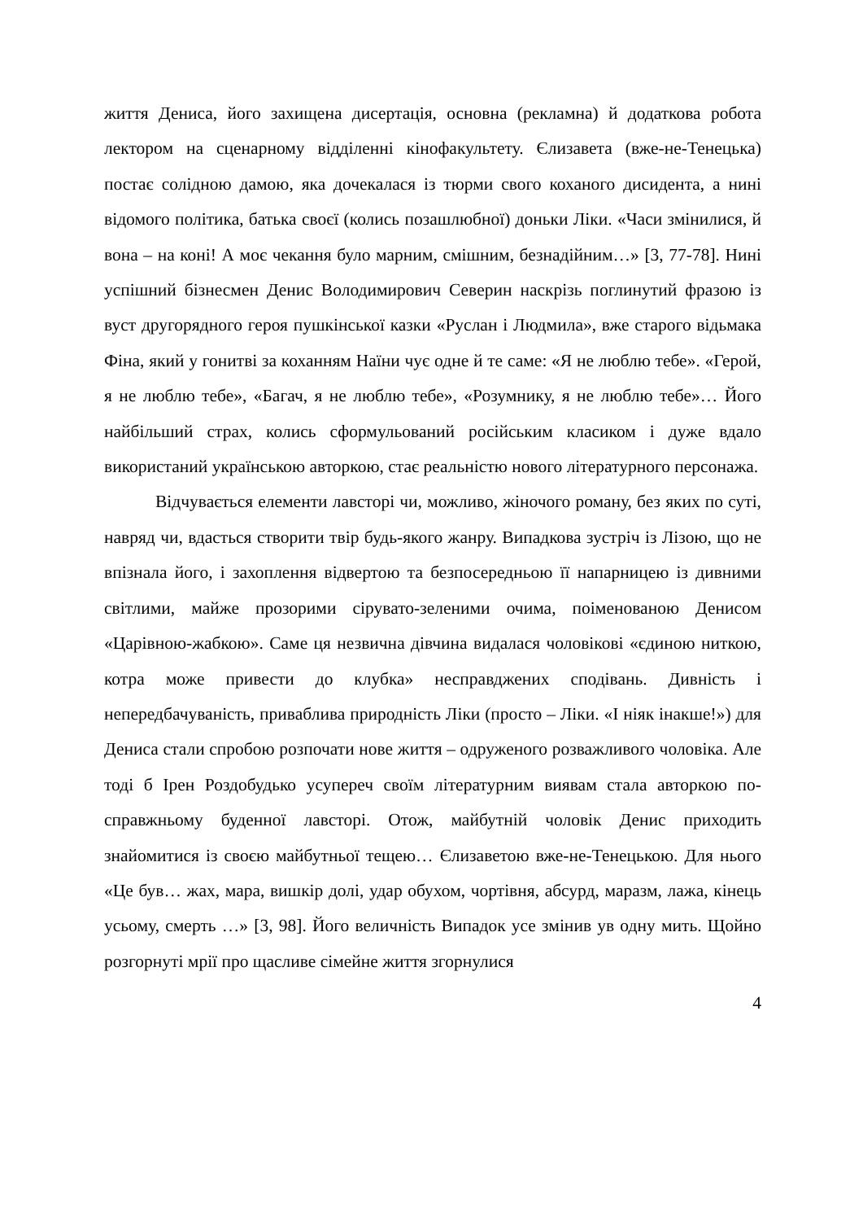життя Дениса, його захищена дисертація, основна (рекламна) й додаткова робота лектором на сценарному відділенні кінофакультету. Єлизавета (вже-не-Тенецька) постає солідною дамою, яка дочекалася із тюрми свого коханого дисидента, а нині відомого політика, батька своєї (колись позашлюбної) доньки Ліки. «Часи змінилися, й вона – на коні! А моє чекання було марним, смішним, безнадійним…» [3, 77-78]. Нині успішний бізнесмен Денис Володимирович Северин наскрізь поглинутий фразою із вуст другорядного героя пушкінської казки «Руслан і Людмила», вже старого відьмака Фіна, який у гонитві за коханням Наїни чує одне й те саме: «Я не люблю тебе». «Герой, я не люблю тебе», «Багач, я не люблю тебе», «Розумнику, я не люблю тебе»… Його найбільший страх, колись сформульований російським класиком і дуже вдало використаний українською авторкою, стає реальністю нового літературного персонажа.
Відчувається елементи лавсторі чи, можливо, жіночого роману, без яких по суті, навряд чи, вдасться створити твір будь-якого жанру. Випадкова зустріч із Лізою, що не впізнала його, і захоплення відвертою та безпосередньою її напарницею із дивними світлими, майже прозорими сірувато-зеленими очима, поіменованою Денисом «Царівною-жабкою». Саме ця незвична дівчина видалася чоловікові «єдиною ниткою, котра може привести до клубка» несправджених сподівань. Дивність і непередбачуваність, приваблива природність Ліки (просто – Ліки. «І ніяк інакше!») для Дениса стали спробою розпочати нове життя – одруженого розважливого чоловіка. Але тоді б Ірен Роздобудько усупереч своїм літературним виявам стала авторкою по-справжньому буденної лавсторі. Отож, майбутній чоловік Денис приходить знайомитися із своєю майбутньої тещею… Єлизаветою вже-не-Тенецькою. Для нього «Це був… жах, мара, вишкір долі, удар обухом, чортівня, абсурд, маразм, лажа, кінець усьому, смерть …» [3, 98]. Його величність Випадок усе змінив ув одну мить. Щойно розгорнуті мрії про щасливе сімейне життя згорнулися
4